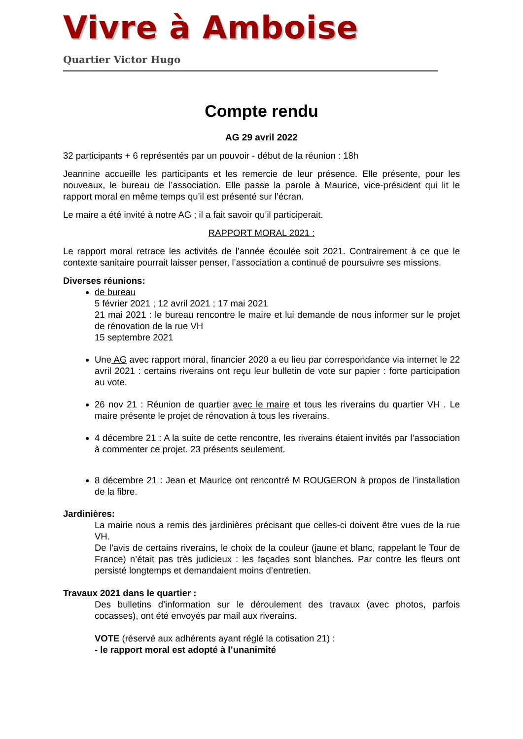Vivre à Amboise
Quartier Victor Hugo
Compte rendu
AG 29 avril 2022
32 participants + 6 représentés par un pouvoir - début de la réunion : 18h
Jeannine accueille les participants et les remercie de leur présence. Elle présente, pour les nouveaux, le bureau de l’association. Elle passe la parole à Maurice, vice-président qui lit le rapport moral en même temps qu’il est présenté sur l’écran.
Le maire a été invité à notre AG ; il a fait savoir qu’il participerait.
RAPPORT MORAL 2021 :
Le rapport moral retrace les activités de l’année écoulée soit 2021. Contrairement à ce que le contexte sanitaire pourrait laisser penser, l’association a continué de poursuivre ses missions.
Diverses réunions:
de bureau
5 février 2021 ; 12 avril 2021 ; 17 mai 2021
21 mai 2021 : le bureau rencontre le maire et lui demande de nous informer sur le projet de rénovation de la rue VH
15 septembre 2021
Une AG avec rapport moral, financier 2020 a eu lieu par correspondance via internet le 22 avril 2021 : certains riverains ont reçu leur bulletin de vote sur papier : forte participation au vote.
26 nov 21 : Réunion de quartier avec le maire et tous les riverains du quartier VH . Le maire présente le projet de rénovation à tous les riverains.
4 décembre 21 : A la suite de cette rencontre, les riverains étaient invités par l’association à commenter ce projet. 23 présents seulement.
8 décembre 21 : Jean et Maurice ont rencontré M ROUGERON à propos de l’installation de la fibre.
Jardinières:
La mairie nous a remis des jardinières précisant que celles-ci doivent être vues de la rue VH.
De l’avis de certains riverains, le choix de la couleur (jaune et blanc, rappelant le Tour de France) n’était pas très judicieux : les façades sont blanches. Par contre les fleurs ont persisté longtemps et demandaient moins d’entretien.
Travaux 2021 dans le quartier :
Des bulletins d’information sur le déroulement des travaux (avec photos, parfois cocasses), ont été envoyés par mail aux riverains.
VOTE (réservé aux adhérents ayant réglé la cotisation 21) :
- le rapport moral est adopté à l’unanimité